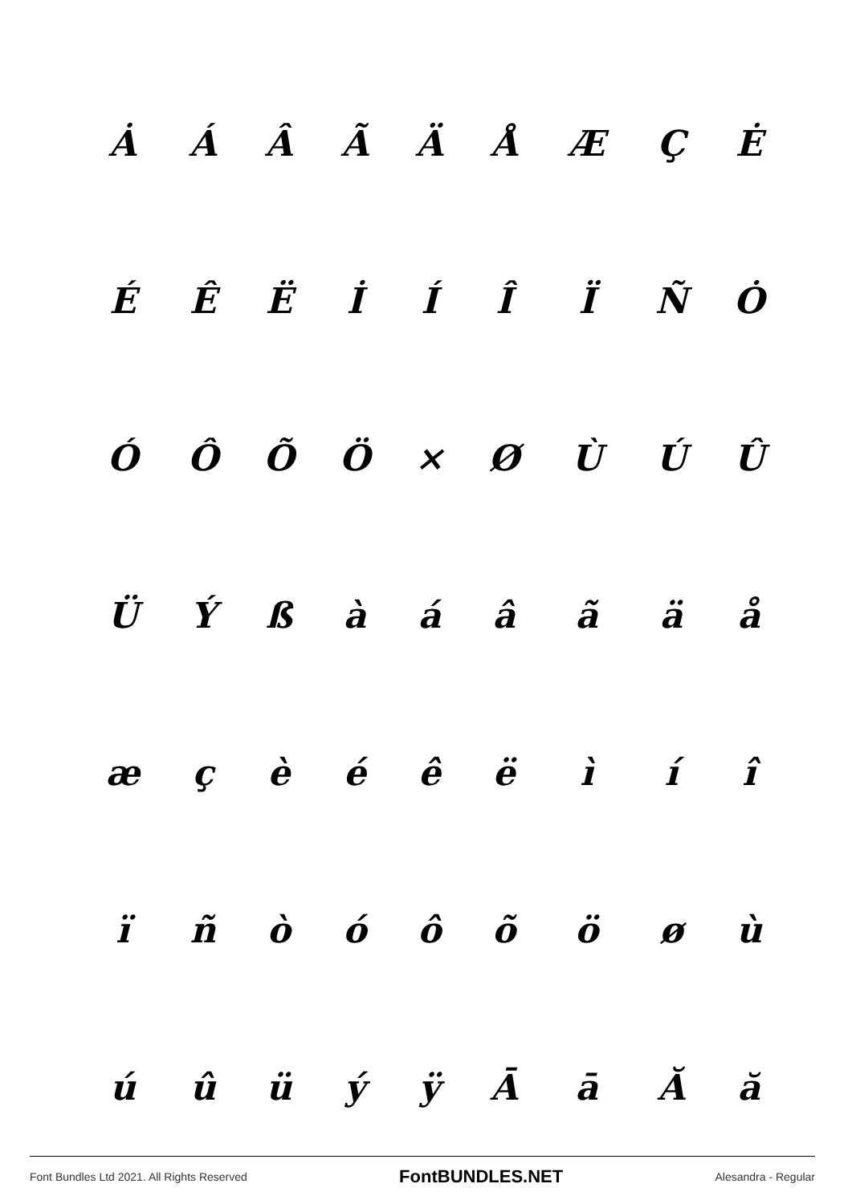| Ȧ | Á | Â | Ã | Ä | Å | Æ | Ç | Ė |
| É | Ê | Ë | İ | Í | Î | Ï | Ñ | Ȯ |
| Ó | Ô | Õ | Ö | × | Ø | Ù | Ú | Û |
| Ü | Ý | ß | à | á | â | ã | ä | å |
| æ | ç | è | é | ê | ë | ì | í | î |
| ï | ñ | ò | ó | ô | õ | ö | ø | ù |
| ú | û | ü | ý | ÿ | Ā | ā | Ă | ă |
Font Bundles Ltd 2021. All Rights Reserved FontBUNDLES.NET Alesandra - Regular